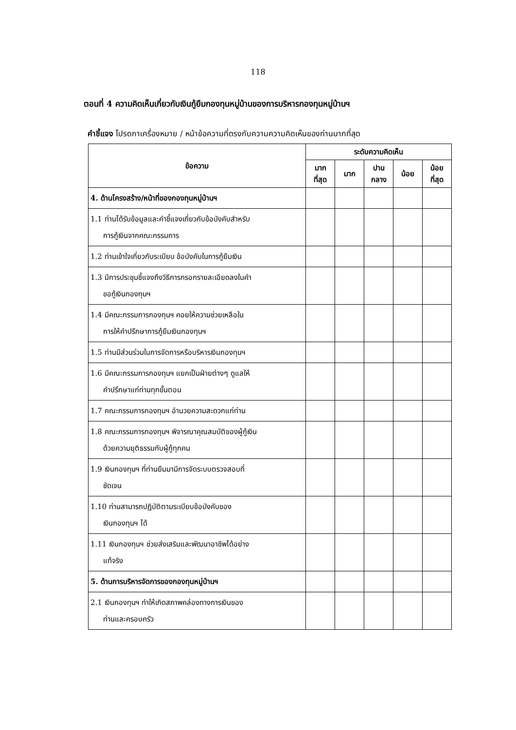118
ตอนที่ 4 ความคิดเห็นเกี่ยวกับเงินกู้ยืมกองทุนหมู่บ้านของการบริหารกองทุนหมู่บ้านฯ
คำชี้แจง โปรดกาเครื่องหมาย / หน้าข้อความที่ตรงกับความความคิดเห็นของท่านมากที่สุด
| ข้อความ | ระดับความคิดเห็น | | | | |
| --- | --- | --- | --- | --- | --- |
| | มาก ที่สุด | มาก | ปาน กลาง | น้อย | น้อย ที่สุด |
| 4. ด้านโครงสร้าง/หน้าที่ของกองทุนหมู่บ้านฯ | | | | | |
| 1.1 ท่านได้รับข้อมูลและคำชี้แจงเกี่ยวกับข้อบังคับสำหรับ การกู้เงินจากคณะกรรมการ | | | | | |
| 1.2 ท่านเข้าใจเกี่ยวกับระเบียบ ข้อบังคับในการกู้ยืมเงิน | | | | | |
| 1.3 มีการประชุมชี้แจงถึงวิธีการกรอกรายละเอียดลงในคำ ขอกู้เงินกองทุนฯ | | | | | |
| 1.4 มีคณะกรรมการกองทุนฯ คอยให้ความช่วยเหลือใน การให้คำปรึกษาการกู้ยืมเงินกองทุนฯ | | | | | |
| 1.5 ท่านมีส่วนร่วมในการจัดการหรือบริหารเงินกองทุนฯ | | | | | |
| 1.6 มีคณะกรรมการกองทุนฯ แยกเป็นฝ่ายต่างๆ ดูแลให้ คำปรึกษาแก่ท่านทุกขั้นตอน | | | | | |
| 1.7 คณะกรรมการกองทุนฯ อำนวยความสะดวกแก่ท่าน | | | | | |
| 1.8 คณะกรรมการกองทุนฯ พิจารณาคุณสมบัติของผู้กู้เงิน ด้วยความยุติธรรมกับผู้กู้ทุกคน | | | | | |
| 1.9 เงินกองทุนฯ ที่ท่านยืมมามีการจัดระบบตรวจสอบที่ ชัดเจน | | | | | |
| 1.10 ท่านสามารถปฏิบัติตามระเบียบข้อบังคับของ เงินกองทุนฯ ได้ | | | | | |
| 1.11 เงินกองทุนฯ ช่วยส่งเสริมและพัฒนาอาชีพได้อย่าง แท้จริง | | | | | |
| 5. ด้านการบริหารจัดการของกองทุนหมู่บ้านฯ | | | | | |
| 2.1 เงินกองทุนฯ ทำให้เกิดสภาพคล่องทางการเงินของ ท่านและครอบครัว | | | | | |